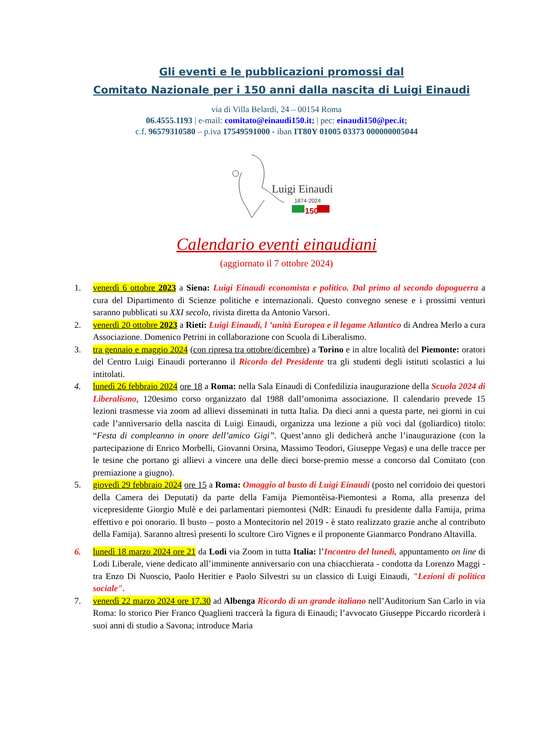Gli eventi e le pubblicazioni promossi dal
Comitato Nazionale per i 150 anni dalla nascita di Luigi Einaudi
via di Villa Belardi, 24 – 00154 Roma
06.4555.1193 | e-mail: comitato@einaudi150.it; | pec: einaudi150@pec.it;
c.f. 96579310580 – p.iva 17549591000 - iban IT80Y 01005 03373 000000005044
Luigi Einaudi
1874-2024
150
Calendario eventi einaudiani
(aggiornato il 7 ottobre 2024)
1. venerdì 6 ottobre 2023 a Siena: Luigi Einaudi economista e politico. Dal primo al secondo dopoguerra a cura del Dipartimento di Scienze politiche e internazionali. Questo convegno senese e i prossimi venturi saranno pubblicati su XXI secolo, rivista diretta da Antonio Varsori.
2. venerdì 20 ottobre 2023 a Rieti: Luigi Einaudi, l ’unità Europea e il legame Atlantico di Andrea Merlo a cura Associazione. Domenico Petrini in collaborazione con Scuola di Liberalismo.
3. tra gennaio e maggio 2024 (con ripresa tra ottobre/dicembre) a Torino e in altre località del Piemonte: oratori del Centro Luigi Einaudi porteranno il Ricordo del Presidente tra gli studenti degli istituti scolastici a lui intitolati.
4. lunedì 26 febbraio 2024 ore 18 a Roma: nella Sala Einaudi di Confedilizia inaugurazione della Scuola 2024 di Liberalismo, 120esimo corso organizzato dal 1988 dall’omonima associazione. Il calendario prevede 15 lezioni trasmesse via zoom ad allievi disseminati in tutta Italia. Da dieci anni a questa parte, nei giorni in cui cade l’anniversario della nascita di Luigi Einaudi, organizza una lezione a più voci dal (goliardico) titolo: “Festa di compleanno in onore dell’amico Gigi”. Quest’anno gli dedicherà anche l’inaugurazione (con la partecipazione di Enrico Morbelli, Giovanni Orsina, Massimo Teodori, Giuseppe Vegas) e una delle tracce per le tesine che portano gi allievi a vincere una delle dieci borse-premio messe a concorso dal Comitato (con premiazione a giugno).
5. giovedì 29 febbraio 2024 ore 15 a Roma: Omaggio al busto di Luigi Einaudi (posto nel corridoio dei questori della Camera dei Deputati) da parte della Famija Piemontèisa-Piemontesi a Roma, alla presenza del vicepresidente Giorgio Mulè e dei parlamentari piemontesi (NdR: Einaudi fu presidente dalla Famija, prima effettivo e poi onorario. Il busto – posto a Montecitorio nel 2019 - è stato realizzato grazie anche al contributo della Famija). Saranno altresì presenti lo scultore Ciro Vignes e il proponente Gianmarco Pondrano Altavilla.
6. lunedì 18 marzo 2024 ore 21 da Lodi via Zoom in tutta Italia: l’Incontro del lunedì, appuntamento on line di Lodi Liberale, viene dedicato all’imminente anniversario con una chiacchierata - condotta da Lorenzo Maggi - tra Enzo Di Nuoscio, Paolo Heritier e Paolo Silvestri su un classico di Luigi Einaudi, "Lezioni di politica sociale".
7. venerdì 22 marzo 2024 ore 17.30 ad Albenga Ricordo di un grande italiano nell’Auditorium San Carlo in via Roma: lo storico Pier Franco Quaglieni traccerà la figura di Einaudi; l’avvocato Giuseppe Piccardo ricorderà i suoi anni di studio a Savona; introduce Maria